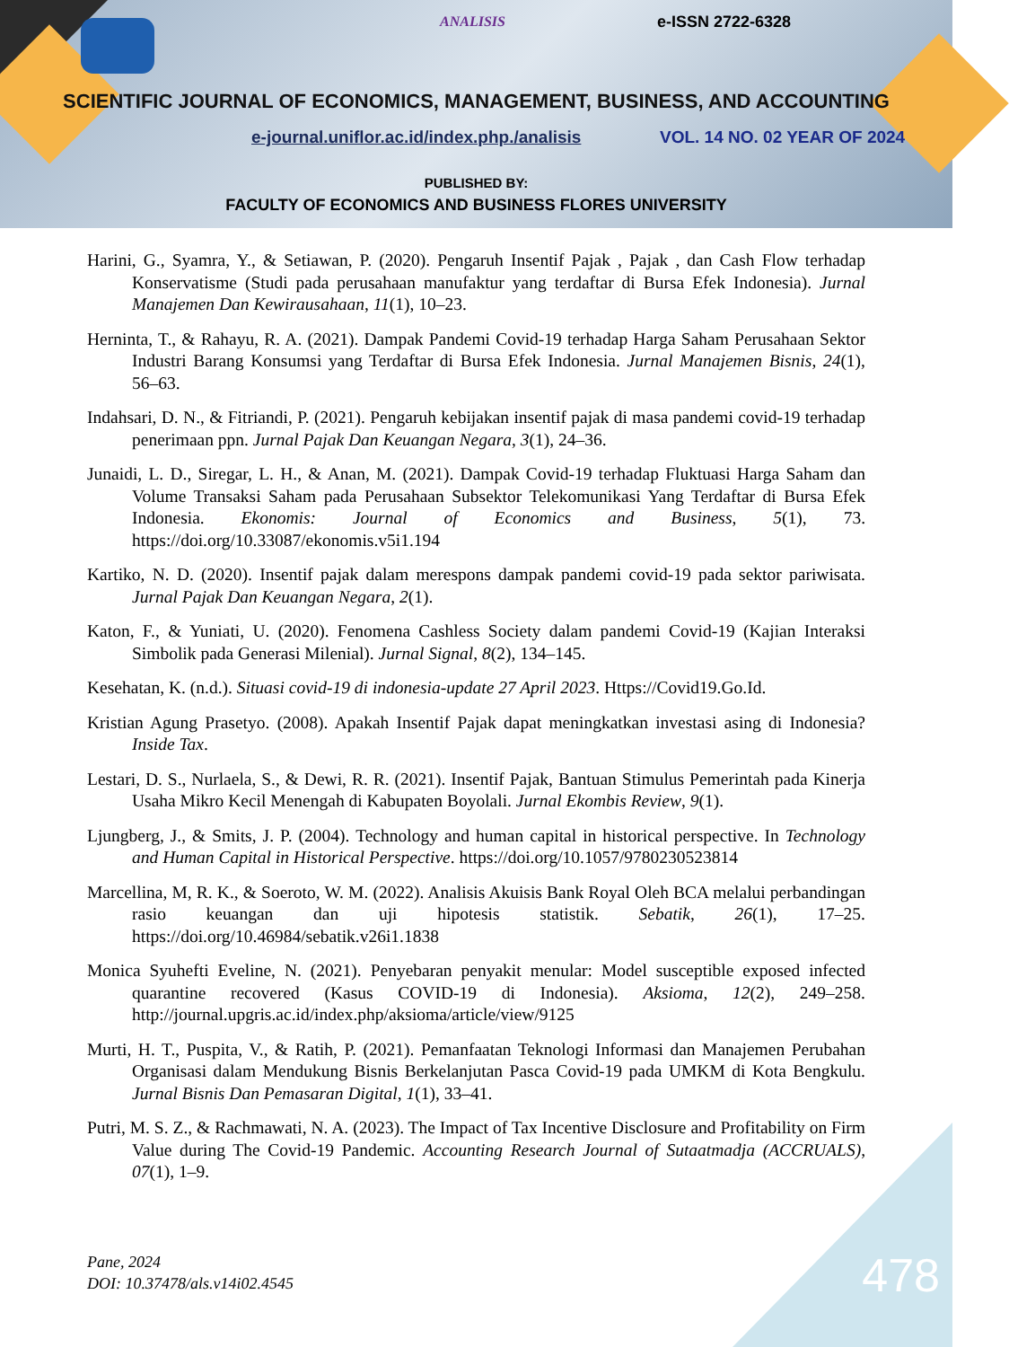e-ISSN 2722-6328 ANALISIS
SCIENTIFIC JOURNAL OF ECONOMICS, MANAGEMENT, BUSINESS, AND ACCOUNTING
e-journal.uniflor.ac.id/index.php./analisis
VOL. 14 NO. 02 YEAR OF 2024
PUBLISHED BY:
FACULTY OF ECONOMICS AND BUSINESS FLORES UNIVERSITY
Harini, G., Syamra, Y., & Setiawan, P. (2020). Pengaruh Insentif Pajak , Pajak , dan Cash Flow terhadap Konservatisme (Studi pada perusahaan manufaktur yang terdaftar di Bursa Efek Indonesia). Jurnal Manajemen Dan Kewirausahaan, 11(1), 10–23.
Herninta, T., & Rahayu, R. A. (2021). Dampak Pandemi Covid-19 terhadap Harga Saham Perusahaan Sektor Industri Barang Konsumsi yang Terdaftar di Bursa Efek Indonesia. Jurnal Manajemen Bisnis, 24(1), 56–63.
Indahsari, D. N., & Fitriandi, P. (2021). Pengaruh kebijakan insentif pajak di masa pandemi covid-19 terhadap penerimaan ppn. Jurnal Pajak Dan Keuangan Negara, 3(1), 24–36.
Junaidi, L. D., Siregar, L. H., & Anan, M. (2021). Dampak Covid-19 terhadap Fluktuasi Harga Saham dan Volume Transaksi Saham pada Perusahaan Subsektor Telekomunikasi Yang Terdaftar di Bursa Efek Indonesia. Ekonomis: Journal of Economics and Business, 5(1), 73. https://doi.org/10.33087/ekonomis.v5i1.194
Kartiko, N. D. (2020). Insentif pajak dalam merespons dampak pandemi covid-19 pada sektor pariwisata. Jurnal Pajak Dan Keuangan Negara, 2(1).
Katon, F., & Yuniati, U. (2020). Fenomena Cashless Society dalam pandemi Covid-19 (Kajian Interaksi Simbolik pada Generasi Milenial). Jurnal Signal, 8(2), 134–145.
Kesehatan, K. (n.d.). Situasi covid-19 di indonesia-update 27 April 2023. Https://Covid19.Go.Id.
Kristian Agung Prasetyo. (2008). Apakah Insentif Pajak dapat meningkatkan investasi asing di Indonesia? Inside Tax.
Lestari, D. S., Nurlaela, S., & Dewi, R. R. (2021). Insentif Pajak, Bantuan Stimulus Pemerintah pada Kinerja Usaha Mikro Kecil Menengah di Kabupaten Boyolali. Jurnal Ekombis Review, 9(1).
Ljungberg, J., & Smits, J. P. (2004). Technology and human capital in historical perspective. In Technology and Human Capital in Historical Perspective. https://doi.org/10.1057/9780230523814
Marcellina, M, R. K., & Soeroto, W. M. (2022). Analisis Akuisis Bank Royal Oleh BCA melalui perbandingan rasio keuangan dan uji hipotesis statistik. Sebatik, 26(1), 17–25. https://doi.org/10.46984/sebatik.v26i1.1838
Monica Syuhefti Eveline, N. (2021). Penyebaran penyakit menular: Model susceptible exposed infected quarantine recovered (Kasus COVID-19 di Indonesia). Aksioma, 12(2), 249–258. http://journal.upgris.ac.id/index.php/aksioma/article/view/9125
Murti, H. T., Puspita, V., & Ratih, P. (2021). Pemanfaatan Teknologi Informasi dan Manajemen Perubahan Organisasi dalam Mendukung Bisnis Berkelanjutan Pasca Covid-19 pada UMKM di Kota Bengkulu. Jurnal Bisnis Dan Pemasaran Digital, 1(1), 33–41.
Putri, M. S. Z., & Rachmawati, N. A. (2023). The Impact of Tax Incentive Disclosure and Profitability on Firm Value during The Covid-19 Pandemic. Accounting Research Journal of Sutaatmadja (ACCRUALS), 07(1), 1–9.
Pane, 2024
DOI: 10.37478/als.v14i02.4545
478